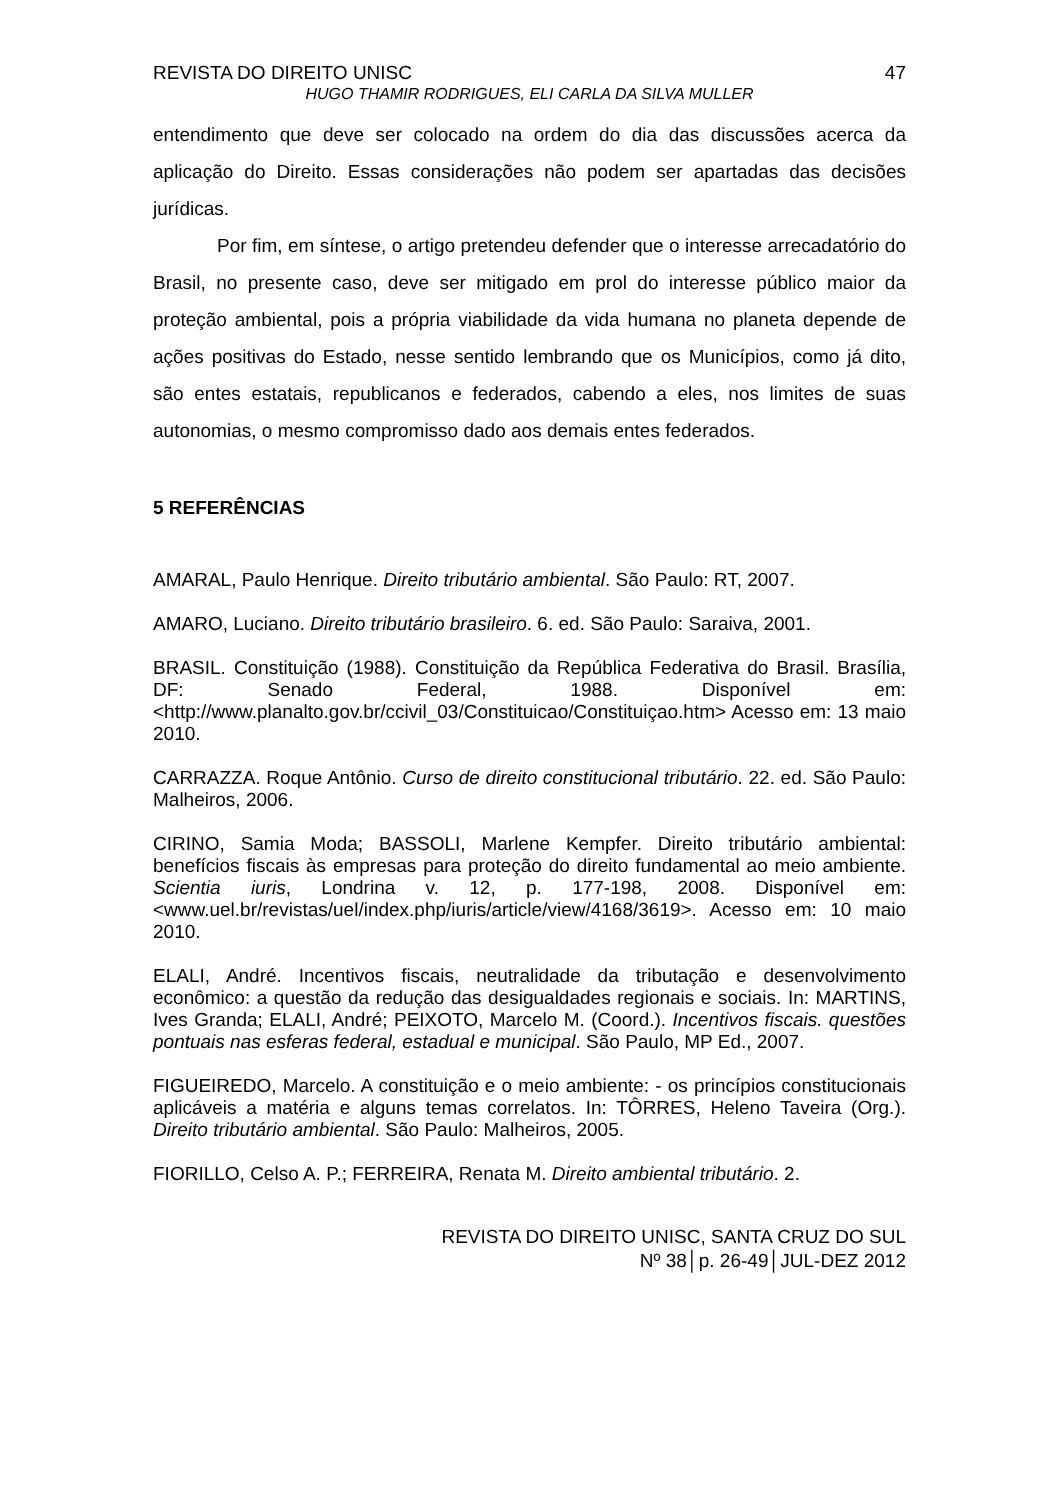REVISTA DO DIREITO UNISC 47
HUGO THAMIR RODRIGUES, ELI CARLA DA SILVA MULLER
entendimento que deve ser colocado na ordem do dia das discussões acerca da aplicação do Direito. Essas considerações não podem ser apartadas das decisões jurídicas.
Por fim, em síntese, o artigo pretendeu defender que o interesse arrecadatório do Brasil, no presente caso, deve ser mitigado em prol do interesse público maior da proteção ambiental, pois a própria viabilidade da vida humana no planeta depende de ações positivas do Estado, nesse sentido lembrando que os Municípios, como já dito, são entes estatais, republicanos e federados, cabendo a eles, nos limites de suas autonomias, o mesmo compromisso dado aos demais entes federados.
5 REFERÊNCIAS
AMARAL, Paulo Henrique. Direito tributário ambiental. São Paulo: RT, 2007.
AMARO, Luciano. Direito tributário brasileiro. 6. ed. São Paulo: Saraiva, 2001.
BRASIL. Constituição (1988). Constituição da República Federativa do Brasil. Brasília, DF: Senado Federal, 1988. Disponível em: <http://www.planalto.gov.br/ccivil_03/Constituicao/Constituiçao.htm> Acesso em: 13 maio 2010.
CARRAZZA. Roque Antônio. Curso de direito constitucional tributário. 22. ed. São Paulo: Malheiros, 2006.
CIRINO, Samia Moda; BASSOLI, Marlene Kempfer. Direito tributário ambiental: benefícios fiscais às empresas para proteção do direito fundamental ao meio ambiente. Scientia iuris, Londrina v. 12, p. 177-198, 2008. Disponível em: <www.uel.br/revistas/uel/index.php/iuris/article/view/4168/3619>. Acesso em: 10 maio 2010.
ELALI, André. Incentivos fiscais, neutralidade da tributação e desenvolvimento econômico: a questão da redução das desigualdades regionais e sociais. In: MARTINS, Ives Granda; ELALI, André; PEIXOTO, Marcelo M. (Coord.). Incentivos fiscais. questões pontuais nas esferas federal, estadual e municipal. São Paulo, MP Ed., 2007.
FIGUEIREDO, Marcelo. A constituição e o meio ambiente: - os princípios constitucionais aplicáveis a matéria e alguns temas correlatos. In: TÔRRES, Heleno Taveira (Org.). Direito tributário ambiental. São Paulo: Malheiros, 2005.
FIORILLO, Celso A. P.; FERREIRA, Renata M. Direito ambiental tributário. 2.
REVISTA DO DIREITO UNISC, SANTA CRUZ DO SUL
Nº 38│p. 26-49│JUL-DEZ 2012